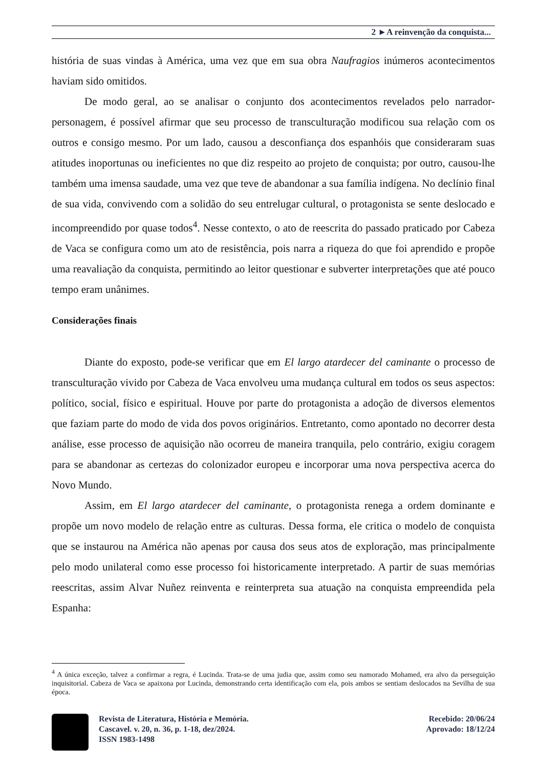2 ►A reinvenção da conquista...
história de suas vindas à América, uma vez que em sua obra Naufragios inúmeros acontecimentos haviam sido omitidos.
De modo geral, ao se analisar o conjunto dos acontecimentos revelados pelo narrador-personagem, é possível afirmar que seu processo de transculturação modificou sua relação com os outros e consigo mesmo. Por um lado, causou a desconfiança dos espanhóis que consideraram suas atitudes inoportunas ou ineficientes no que diz respeito ao projeto de conquista; por outro, causou-lhe também uma imensa saudade, uma vez que teve de abandonar a sua família indígena. No declínio final de sua vida, convivendo com a solidão do seu entrelugar cultural, o protagonista se sente deslocado e incompreendido por quase todos<sup>4</sup>. Nesse contexto, o ato de reescrita do passado praticado por Cabeza de Vaca se configura como um ato de resistência, pois narra a riqueza do que foi aprendido e propõe uma reavaliação da conquista, permitindo ao leitor questionar e subverter interpretações que até pouco tempo eram unânimes.
Considerações finais
Diante do exposto, pode-se verificar que em El largo atardecer del caminante o processo de transculturação vivido por Cabeza de Vaca envolveu uma mudança cultural em todos os seus aspectos: político, social, físico e espiritual. Houve por parte do protagonista a adoção de diversos elementos que faziam parte do modo de vida dos povos originários. Entretanto, como apontado no decorrer desta análise, esse processo de aquisição não ocorreu de maneira tranquila, pelo contrário, exigiu coragem para se abandonar as certezas do colonizador europeu e incorporar uma nova perspectiva acerca do Novo Mundo.
Assim, em El largo atardecer del caminante, o protagonista renega a ordem dominante e propõe um novo modelo de relação entre as culturas. Dessa forma, ele critica o modelo de conquista que se instaurou na América não apenas por causa dos seus atos de exploração, mas principalmente pelo modo unilateral como esse processo foi historicamente interpretado. A partir de suas memórias reescritas, assim Alvar Nuñez reinventa e reinterpreta sua atuação na conquista empreendida pela Espanha:
<sup>4</sup> A única exceção, talvez a confirmar a regra, é Lucinda. Trata-se de uma judia que, assim como seu namorado Mohamed, era alvo da perseguição inquisitorial. Cabeza de Vaca se apaixona por Lucinda, demonstrando certa identificação com ela, pois ambos se sentiam deslocados na Sevilha de sua época.
Revista de Literatura, História e Memória.
Cascavel. v. 20, n. 36, p. 1-18, dez/2024.
ISSN 1983-1498
Recebido: 20/06/24
Aprovado: 18/12/24